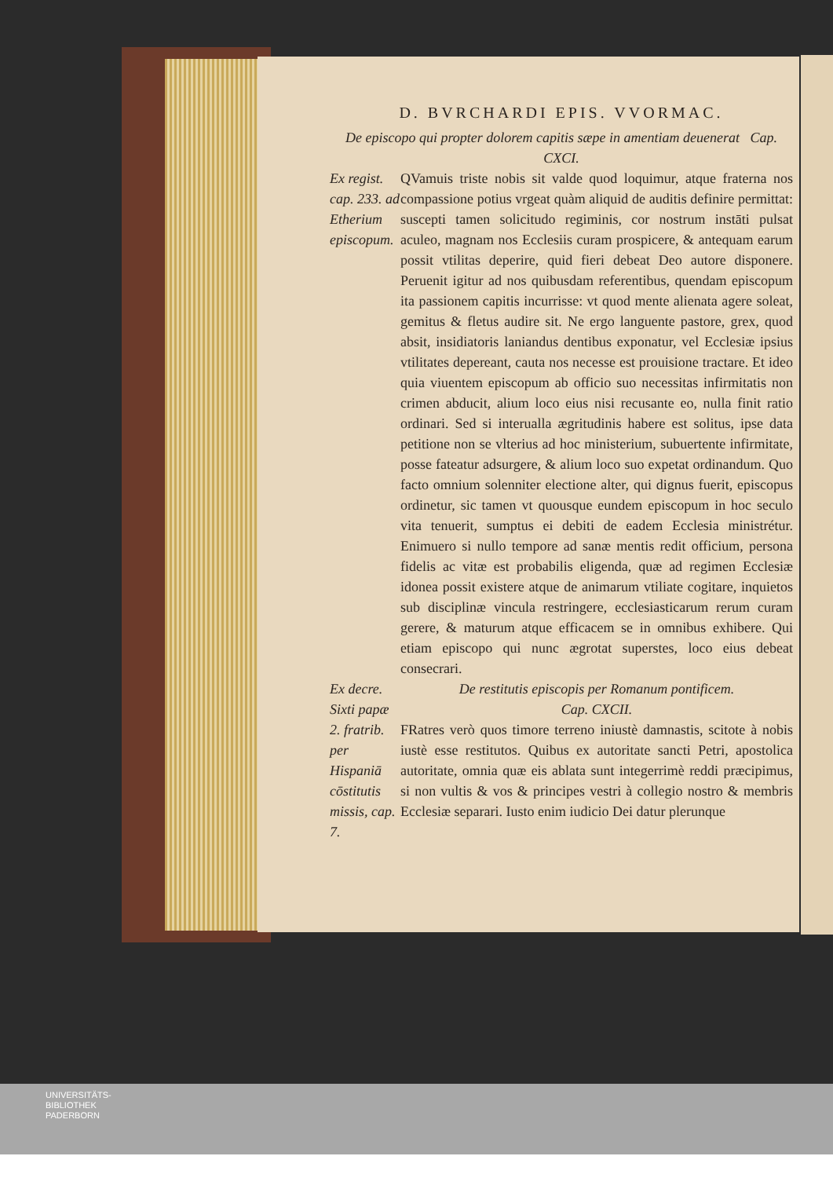D. BVRCHARDI EPIS. VVORMAC.
De episcopo qui propter dolorem capitis sæpe in amentiam deuenerat Cap. CXCI.
Ex regist. cap. 233. ad Etherium episcopum.
QVamuis triste nobis sit valde quod loquimur, atque fraterna nos compassione potius vrgeat quàm aliquid de auditis definire permittat: suscepti tamen solicitudo regiminis, cor nostrum instāti pulsat aculeo, magnam nos Ecclesiis curam prospicere, & antequam earum possit vtilitas deperire, quid fieri debeat Deo autore disponere. Peruenit igitur ad nos quibusdam referentibus, quendam episcopum ita passionem capitis incurrisse: vt quod mente alienata agere soleat, gemitus & fletus audire sit. Ne ergo languente pastore, grex, quod absit, insidiatoris laniandus dentibus exponatur, vel Ecclesiæ ipsius vtilitates depereant, cauta nos necesse est prouisione tractare. Et ideo quia viuentem episcopum ab officio suo necessitas infirmitatis non crimen abducit, alium loco eius nisi recusante eo, nulla finit ratio ordinari. Sed si interualla ægritudinis habere est solitus, ipse data petitione non se vlterius ad hoc ministerium, subuertente infirmitate, posse fateatur adsurgere, & alium loco suo expetat ordinandum. Quo facto omnium solenniter electione alter, qui dignus fuerit, episcopus ordinetur, sic tamen vt quousque eundem episcopum in hoc seculo vita tenuerit, sumptus ei debiti de eadem Ecclesia ministrétur. Enimuero si nullo tempore ad sanæ mentis redit officium, persona fidelis ac vitæ est probabilis eligenda, quæ ad regimen Ecclesiæ idonea possit existere atque de animarum vtiliate cogitare, inquietos sub disciplinæ vincula restringere, ecclesiasticarum rerum curam gerere, & maturum atque efficacem se in omnibus exhibere. Qui etiam episcopo qui nunc ægrotat superstes, loco eius debeat consecrari.
Ex decre. Sixti papæ 2. fratrib. per Hispaniā cōstitutis missis, cap. 7.
De restitutis episcopis per Romanum pontificem.
Cap. CXCII.
FRatres verò quos timore terreno iniustè damnastis, scitote à nobis iustè esse restitutos. Quibus ex autoritate sancti Petri, apostolica autoritate, omnia quæ eis ablata sunt integerrimè reddi præcipimus, si non vultis & vos & principes vestri à collegio nostro & membris Ecclesiæ separari. Iusto enim iudicio Dei datur plerunque
UNIVERSITÄTS-
BIBLIOTHEK
PADERBORN